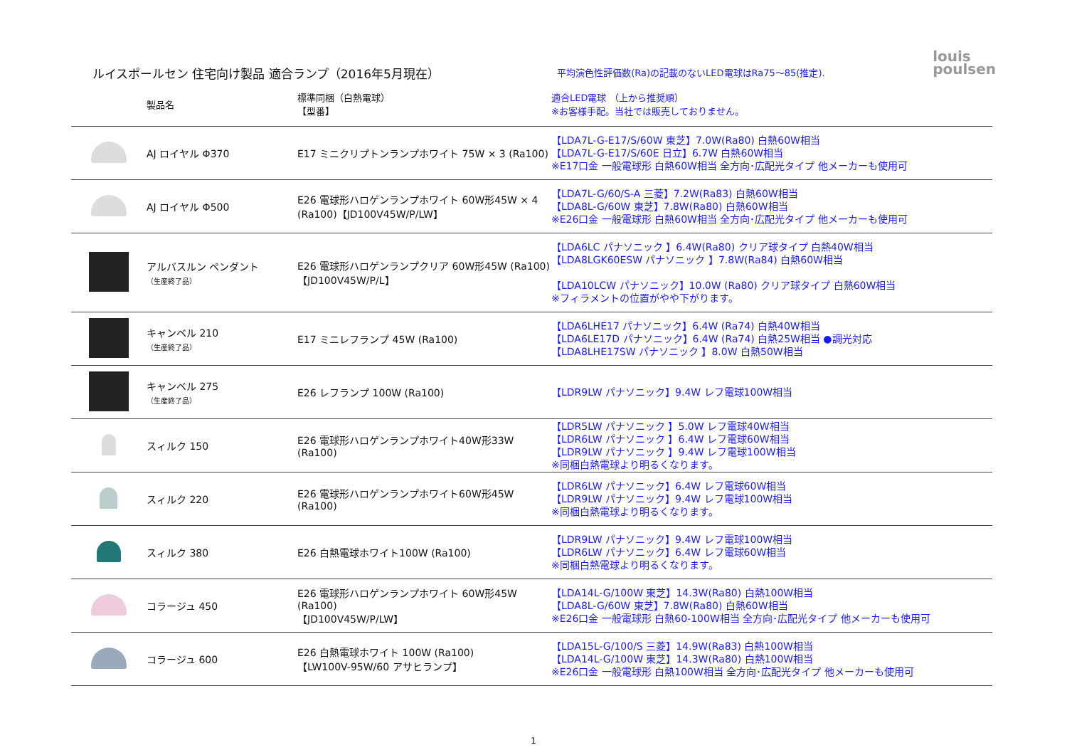ルイスポールセン 住宅向け製品 適合ランプ（2016年5月現在）
平均演色性評価数(Ra)の記載のないLED電球はRa75～85(推定).
louis
poulsen
| | 製品名 | 標準同梱（白熱電球） 【型番】 | 適合LED電球 （上から推奨順） ※お客様手配。当社では販売しておりません。 |
| --- | --- | --- | --- |
| | AJ ロイヤル Φ370 | E17 ミニクリプトンランプホワイト 75W × 3 (Ra100) | 【LDA7L-G-E17/S/60W 東芝】7.0W(Ra80) 白熱60W相当 【LDA7L-G-E17/S/60E 日立】6.7W 白熱60W相当 ※E17口金 一般電球形 白熱60W相当 全方向･広配光タイプ 他メーカーも使用可 |
| | AJ ロイヤル Φ500 | E26 電球形ハロゲンランプホワイト 60W形45W × 4 (Ra100)【JD100V45W/P/LW】 | 【LDA7L-G/60/S-A 三菱】7.2W(Ra83) 白熱60W相当 【LDA8L-G/60W 東芝】7.8W(Ra80) 白熱60W相当 ※E26口金 一般電球形 白熱60W相当 全方向･広配光タイプ 他メーカーも使用可 |
| | アルバスルン ペンダント （生産終了品） | E26 電球形ハロゲンランプクリア 60W形45W (Ra100) 【JD100V45W/P/L】 | 【LDA6LC パナソニック 】6.4W(Ra80) クリア球タイプ 白熱40W相当 【LDA8LGK60ESW パナソニック 】7.8W(Ra84) 白熱60W相当 【LDA10LCW パナソニック】10.0W (Ra80) クリア球タイプ 白熱60W相当 ※フィラメントの位置がやや下がります。 |
| | キャンベル 210 （生産終了品） | E17 ミニレフランプ 45W (Ra100) | 【LDA6LHE17 パナソニック】6.4W (Ra74) 白熱40W相当 【LDA6LE17D パナソニック】6.4W (Ra74) 白熱25W相当 ●調光対応 【LDA8LHE17SW パナソニック 】8.0W 白熱50W相当 |
| | キャンベル 275 （生産終了品） | E26 レフランプ 100W (Ra100) | 【LDR9LW パナソニック】9.4W レフ電球100W相当 |
| | スィルク 150 | E26 電球形ハロゲンランプホワイト40W形33W (Ra100) | 【LDR5LW パナソニック 】5.0W レフ電球40W相当 【LDR6LW パナソニック 】6.4W レフ電球60W相当 【LDR9LW パナソニック 】9.4W レフ電球100W相当 ※同梱白熱電球より明るくなります。 |
| | スィルク 220 | E26 電球形ハロゲンランプホワイト60W形45W (Ra100) | 【LDR6LW パナソニック】6.4W レフ電球60W相当 【LDR9LW パナソニック】9.4W レフ電球100W相当 ※同梱白熱電球より明るくなります。 |
| | スィルク 380 | E26 白熱電球ホワイト100W (Ra100) | 【LDR9LW パナソニック】9.4W レフ電球100W相当 【LDR6LW パナソニック】6.4W レフ電球60W相当 ※同梱白熱電球より明るくなります。 |
| | コラージュ 450 | E26 電球形ハロゲンランプホワイト 60W形45W (Ra100) 【JD100V45W/P/LW】 | 【LDA14L-G/100W 東芝】14.3W(Ra80) 白熱100W相当 【LDA8L-G/60W 東芝】7.8W(Ra80) 白熱60W相当 ※E26口金 一般電球形 白熱60-100W相当 全方向･広配光タイプ 他メーカーも使用可 |
| | コラージュ 600 | E26 白熱電球ホワイト 100W (Ra100) 【LW100V-95W/60 アサヒランプ】 | 【LDA15L-G/100/S 三菱】14.9W(Ra83) 白熱100W相当 【LDA14L-G/100W 東芝】14.3W(Ra80) 白熱100W相当 ※E26口金 一般電球形 白熱100W相当 全方向･広配光タイプ 他メーカーも使用可 |
1